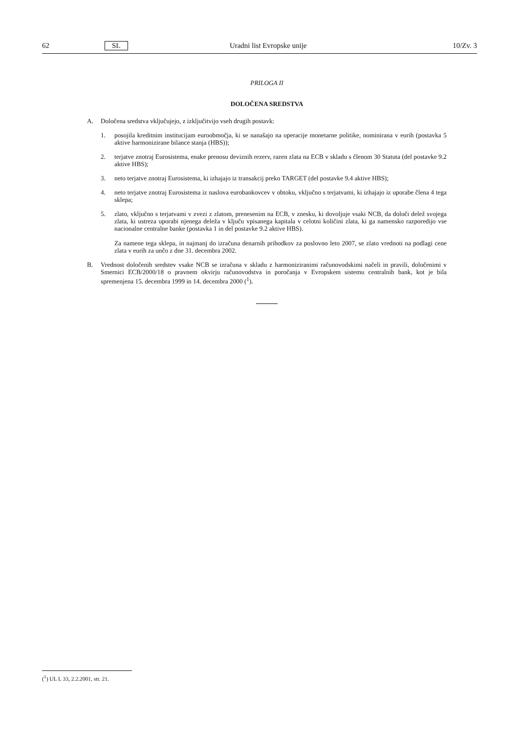62 SL Uradni list Evropske unije 10/Zv. 3
PRILOGA II
DOLOČENA SREDSTVA
A. Določena sredstva vključujejo, z izključitvijo vseh drugih postavk:
1. posojila kreditnim institucijam euroobmočja, ki se nanašajo na operacije monetarne politike, nominirana v eurih (postavka 5 aktive harmonizirane bilance stanja (HBS));
2. terjatve znotraj Eurosistema, enake prenosu deviznih rezerv, razen zlata na ECB v skladu s členom 30 Statuta (del postavke 9.2 aktive HBS);
3. neto terjatve znotraj Eurosistema, ki izhajajo iz transakcij preko TARGET (del postavke 9.4 aktive HBS);
4. neto terjatve znotraj Eurosistema iz naslova eurobankovcev v obtoku, vključno s terjatvami, ki izhajajo iz uporabe člena 4 tega sklepa;
5. zlato, vključno s terjatvami v zvezi z zlatom, prenesenim na ECB, v znesku, ki dovoljuje vsaki NCB, da določi delež svojega zlata, ki ustreza uporabi njenega deleža v ključu vpisanega kapitala v celotni količini zlata, ki ga namensko razporedijo vse nacionalne centralne banke (postavka 1 in del postavke 9.2 aktive HBS).
Za namene tega sklepa, in najmanj do izračuna denarnih prihodkov za poslovno leto 2007, se zlato vrednoti na podlagi cene zlata v eurih za unčo z dne 31. decembra 2002.
B. Vrednost določenih sredstev vsake NCB se izračuna v skladu z harmoniziranimi računovodskimi načeli in pravili, določenimi v Smernici ECB/2000/18 o pravnem okvirju računovodstva in poročanja v Evropskem sistemu centralnih bank, kot je bila spremenjena 15. decembra 1999 in 14. decembra 2000 (<sup>1</sup>).
(<sup>1</sup>) UL L 33, 2.2.2001, str. 21.